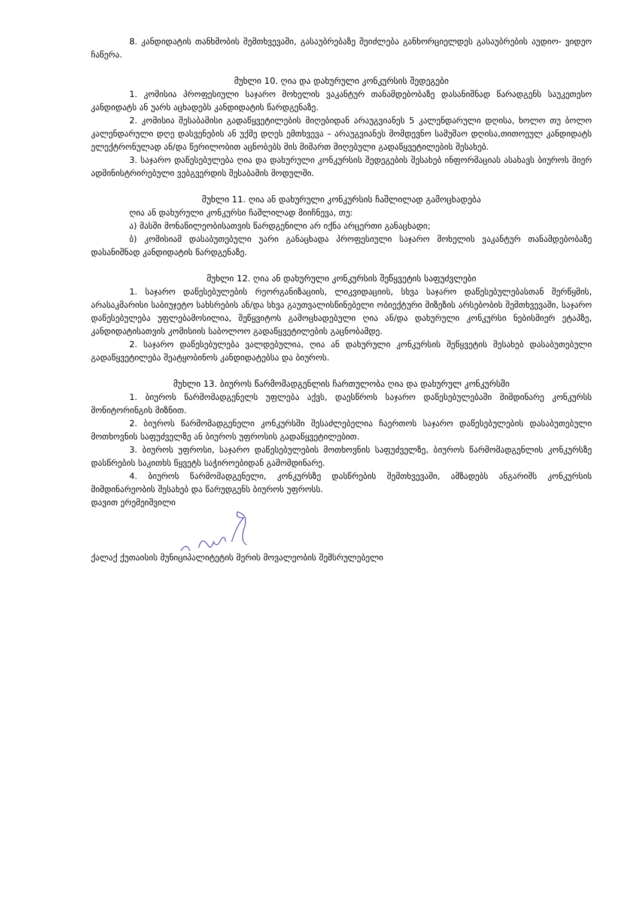8. კანდიდატის თანხმობის შემთხვევაში, გასაუბრებაზე შეიძლება განხორციელდეს გასაუბრების აუდიო- ვიდეო ჩაწერა.
მუხლი 10. ღია და დახურული კონკურსის შედეგები
1. კომისია პროფესიული საჯარო მოხელის ვაკანტურ თანამდებობაზე დასანიშნად წარადგენს საუკეთესო კანდიდატს ან უარს აცხადებს კანდიდატის წარდგენაზე.
2. კომისია შესაბამისი გადაწყვეტილების მიღებიდან არაუგვიანეს 5 კალენდარული დღისა, ხოლო თუ ბოლო კალენდარული დღე დასვენების ან უქმე დღეს ემთხვევა – არაუგვიანეს მომდევნო სამუშაო დღისა,თითოეულ კანდიდატს ელექტრონულად ან/და წერილობით აცნობებს მის მიმართ მიღებული გადაწყვეტილების შესახებ.
3. საჯარო დაწესებულება ღია და დახურული კონკურსის შედეგების შესახებ ინფორმაციას ასახავს ბიუროს მიერ ადმინისტრირებული ვებგვერდის შესაბამის მოდულში.
მუხლი 11. ღია ან დახურული კონკურსის ჩაშლილად გამოცხადება
ღია ან დახურული კონკურსი ჩაშლილად მიიჩნევა, თუ:
ა) მასში მონაწილეობისათვის წარდგენილი არ იქნა არცერთი განაცხადი;
ბ) კომისიამ დასაბუთებული უარი განაცხადა პროფესიული საჯარო მოხელის ვაკანტურ თანამდებობაზე დასანიშნად კანდიდატის წარდგენაზე.
მუხლი 12. ღია ან დახურული კონკურსის შეწყვეტის საფუძვლები
1. საჯარო დაწესებულების რეორგანიზაციის, ლიკვიდაციის, სხვა საჯარო დაწესებულებასთან შერწყმის, არასაკმარისი საბიუჯეტო სახსრების ან/და სხვა გაუთვალისწინებელი ობიექტური მიზეზის არსებობის შემთხვევაში, საჯარო დაწესებულება უფლებამოსილია, შეწყვიტოს გამოცხადებული ღია ან/და დახურული კონკურსი ნებისმიერ ეტაპზე, კანდიდატისათვის კომისიის საბოლოო გადაწყვეტილების გაცნობამდე.
2. საჯარო დაწესებულება ვალდებულია, ღია ან დახურული კონკურსის შეწყვეტის შესახებ დასაბუთებული გადაწყვეტილება შეატყობინოს კანდიდატებსა და ბიუროს.
მუხლი 13. ბიუროს წარმომადგენლის ჩართულობა ღია და დახურულ კონკურსში
1. ბიუროს წარმომადგენელს უფლება აქვს, დაესწროს საჯარო დაწესებულებაში მიმდინარე კონკურსს მონიტორინგის მიზნით.
2. ბიუროს წარმომადგენელი კონკურსში შესაძლებელია ჩაერთოს საჯარო დაწესებულების დასაბუთებული მოთხოვნის საფუძველზე ან ბიუროს უფროსის გადაწყვეტილებით.
3. ბიუროს უფროსი, საჯარო დაწესებულების მოთხოვნის საფუძველზე, ბიუროს წარმომადგენლის კონკურსზე დასწრების საკითხს წყვეტს საჭიროებიდან გამომდინარე.
4. ბიუროს წარმომადგენელი, კონკურსზე დასწრების შემთხვევაში, ამზადებს ანგარიშს კონკურსის მიმდინარეობის შესახებ და წარუდგენს ბიუროს უფროსს.
დავით ერემეიშვილი
ქალაქ ქუთაისის მუნიციპალიტეტის მერის მოვალეობის შემსრულებელი